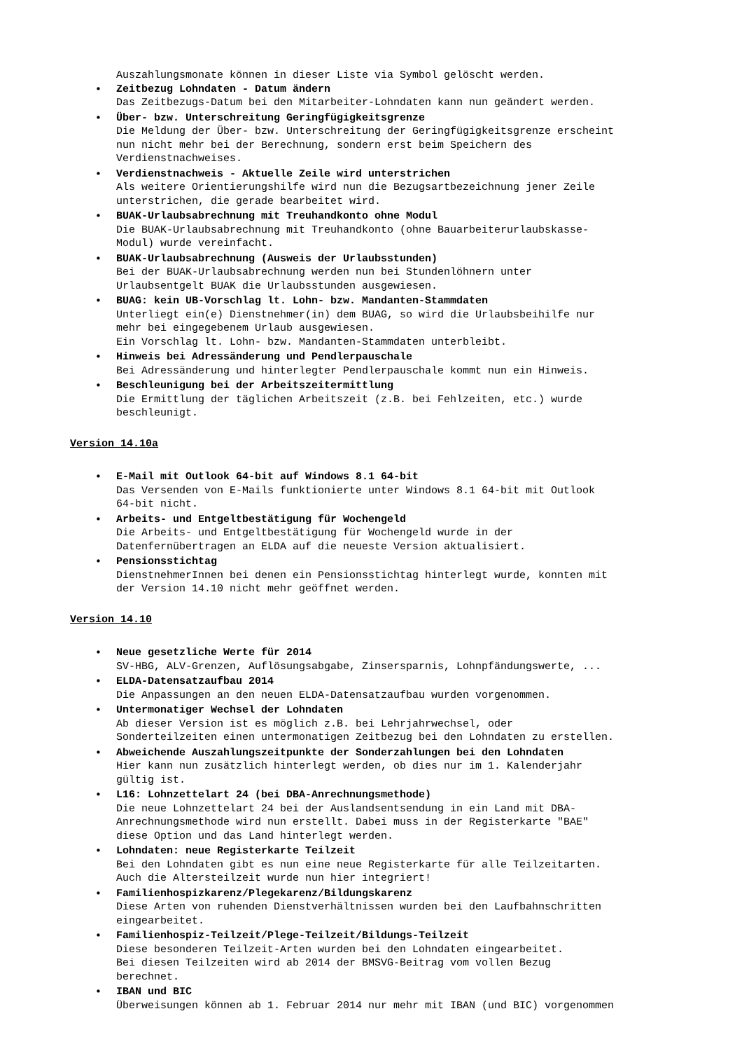Auszahlungsmonate können in dieser Liste via Symbol gelöscht werden.
Zeitbezug Lohndaten - Datum ändern
Das Zeitbezugs-Datum bei den Mitarbeiter-Lohndaten kann nun geändert werden.
Über- bzw. Unterschreitung Geringfügigkeitsgrenze
Die Meldung der Über- bzw. Unterschreitung der Geringfügigkeitsgrenze erscheint
nun nicht mehr bei der Berechnung, sondern erst beim Speichern des
Verdienstnachweises.
Verdienstnachweis - Aktuelle Zeile wird unterstrichen
Als weitere Orientierungshilfe wird nun die Bezugsartbezeichnung jener Zeile
unterstrichen, die gerade bearbeitet wird.
BUAK-Urlaubsabrechnung mit Treuhandkonto ohne Modul
Die BUAK-Urlaubsabrechnung mit Treuhandkonto (ohne Bauarbeiterurlaubskasse-
Modul) wurde vereinfacht.
BUAK-Urlaubsabrechnung (Ausweis der Urlaubsstunden)
Bei der BUAK-Urlaubsabrechnung werden nun bei Stundenlöhnern unter
Urlaubsentgelt BUAK die Urlaubsstunden ausgewiesen.
BUAG: kein UB-Vorschlag lt. Lohn- bzw. Mandanten-Stammdaten
Unterliegt ein(e) Dienstnehmer(in) dem BUAG, so wird die Urlaubsbeihilfe nur
mehr bei eingegebenem Urlaub ausgewiesen.
Ein Vorschlag lt. Lohn- bzw. Mandanten-Stammdaten unterbleibt.
Hinweis bei Adressänderung und Pendlerpauschale
Bei Adressänderung und hinterlegter Pendlerpauschale kommt nun ein Hinweis.
Beschleunigung bei der Arbeitszeitermittlung
Die Ermittlung der täglichen Arbeitszeit (z.B. bei Fehlzeiten, etc.) wurde
beschleunigt.
Version 14.10a
E-Mail mit Outlook 64-bit auf Windows 8.1 64-bit
Das Versenden von E-Mails funktionierte unter Windows 8.1 64-bit mit Outlook
64-bit nicht.
Arbeits- und Entgeltbestätigung für Wochengeld
Die Arbeits- und Entgeltbestätigung für Wochengeld wurde in der
Datenfernübertragen an ELDA auf die neueste Version aktualisiert.
Pensionsstichtag
DienstnehmerInnen bei denen ein Pensionsstichtag hinterlegt wurde, konnten mit
der Version 14.10 nicht mehr geöffnet werden.
Version 14.10
Neue gesetzliche Werte für 2014
SV-HBG, ALV-Grenzen, Auflösungsabgabe, Zinsersparnis, Lohnpfändungswerte, ...
ELDA-Datensatzaufbau 2014
Die Anpassungen an den neuen ELDA-Datensatzaufbau wurden vorgenommen.
Untermonatiger Wechsel der Lohndaten
Ab dieser Version ist es möglich z.B. bei Lehrjahrwechsel, oder
Sonderteilzeiten einen untermonatigen Zeitbezug bei den Lohndaten zu erstellen.
Abweichende Auszahlungszeitpunkte der Sonderzahlungen bei den Lohndaten
Hier kann nun zusätzlich hinterlegt werden, ob dies nur im 1. Kalenderjahr
gültig ist.
L16: Lohnzettelart 24 (bei DBA-Anrechnungsmethode)
Die neue Lohnzettelart 24 bei der Auslandsentsendung in ein Land mit DBA-
Anrechnungsmethode wird nun erstellt. Dabei muss in der Registerkarte "BAE"
diese Option und das Land hinterlegt werden.
Lohndaten: neue Registerkarte Teilzeit
Bei den Lohndaten gibt es nun eine neue Registerkarte für alle Teilzeitarten.
Auch die Altersteilzeit wurde nun hier integriert!
Familienhospizkarenz/Plegekarenz/Bildungskarenz
Diese Arten von ruhenden Dienstverhältnissen wurden bei den Laufbahnschritten
eingearbeitet.
Familienhospiz-Teilzeit/Plege-Teilzeit/Bildungs-Teilzeit
Diese besonderen Teilzeit-Arten wurden bei den Lohndaten eingearbeitet.
Bei diesen Teilzeiten wird ab 2014 der BMSVG-Beitrag vom vollen Bezug
berechnet.
IBAN und BIC
Überweisungen können ab 1. Februar 2014 nur mehr mit IBAN (und BIC) vorgenommen